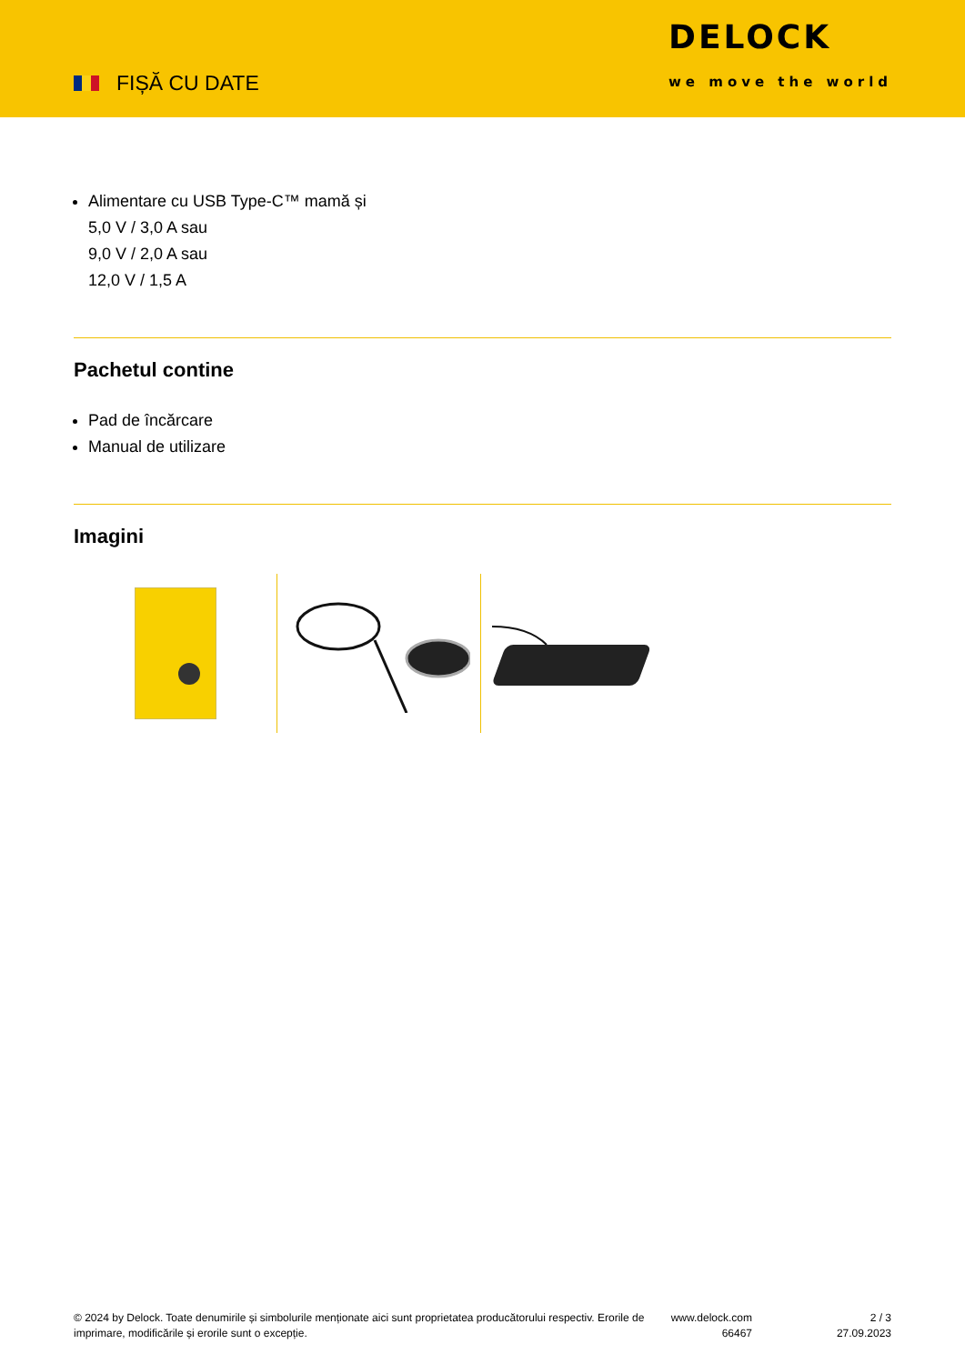FIȘĂ CU DATE
DELOCK
we move the world
Alimentare cu USB Type-C™ mamă și
5,0 V / 3,0 A sau
9,0 V / 2,0 A sau
12,0 V / 1,5 A
Pachetul contine
Pad de încărcare
Manual de utilizare
Imagini
© 2024 by Delock. Toate denumirile și simbolurile menționate aici sunt proprietatea producătorului respectiv. Erorile de imprimare, modificările și erorile sunt o excepție.
www.delock.com
66467
2 / 3
27.09.2023